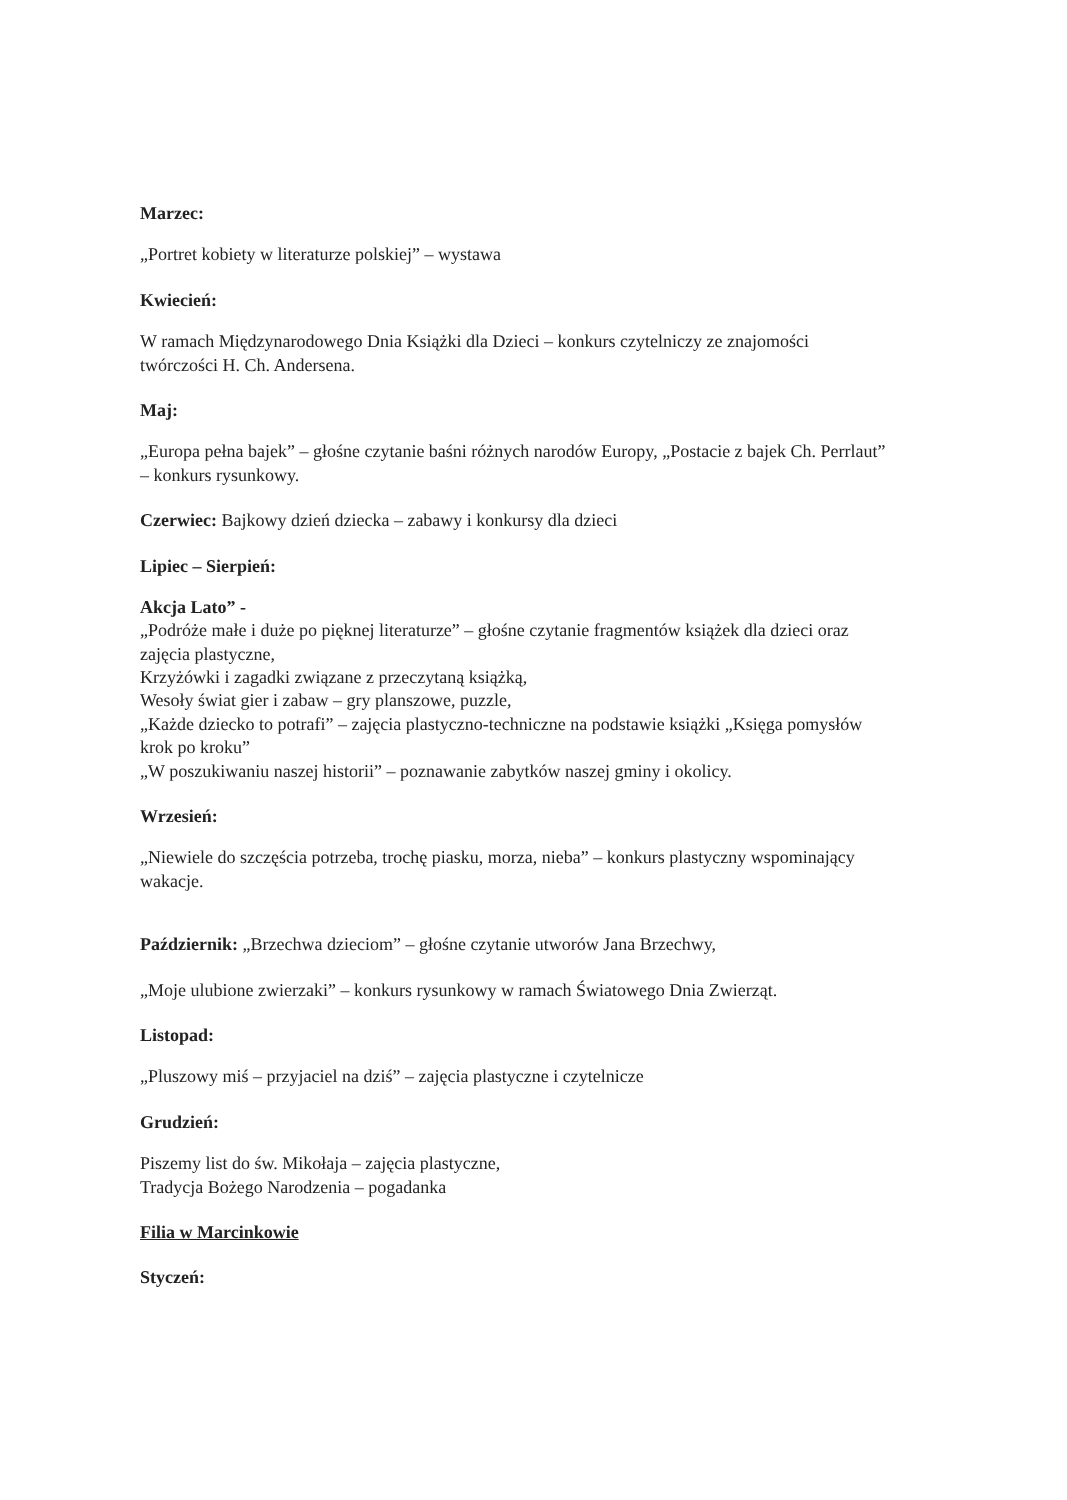Marzec:
„Portret kobiety w literaturze polskiej” – wystawa
Kwiecień:
W ramach Międzynarodowego Dnia Książki dla Dzieci – konkurs czytelniczy ze znajomości twórczości H. Ch. Andersena.
Maj:
„Europa pełna bajek” – głośne czytanie baśni różnych narodów Europy, „Postacie z bajek Ch. Perrlaut” – konkurs rysunkowy.
Czerwiec: Bajkowy dzień dziecka – zabawy i konkursy dla dzieci
Lipiec – Sierpień:
Akcja Lato” -
„Podróże małe i duże po pięknej literaturze” – głośne czytanie fragmentów książek dla dzieci oraz zajęcia plastyczne,
Krzyżówki i zagadki związane z przeczytaną książką,
Wesoły świat gier i zabaw – gry planszowe, puzzle,
„Każde dziecko to potrafi” – zajęcia plastyczno-techniczne na podstawie książki „Księga pomysłów krok po kroku”
„W poszukiwaniu naszej historii” – poznawanie zabytków naszej gminy i okolicy.
Wrzesień:
„Niewiele do szczęścia potrzeba, trochę piasku, morza, nieba” – konkurs plastyczny wspominający wakacje.
Październik: „Brzechwa dzieciom” – głośne czytanie utworów Jana Brzechwy,
„Moje ulubione zwierzaki” – konkurs rysunkowy w ramach Światowego Dnia Zwierząt.
Listopad:
„Pluszowy miś – przyjaciel na dziś” – zajęcia plastyczne i czytelnicze
Grudzień:
Piszemy list do św. Mikołaja – zajęcia plastyczne,
Tradycja Bożego Narodzenia – pogadanka
Filia w Marcinkowie
Styczeń: